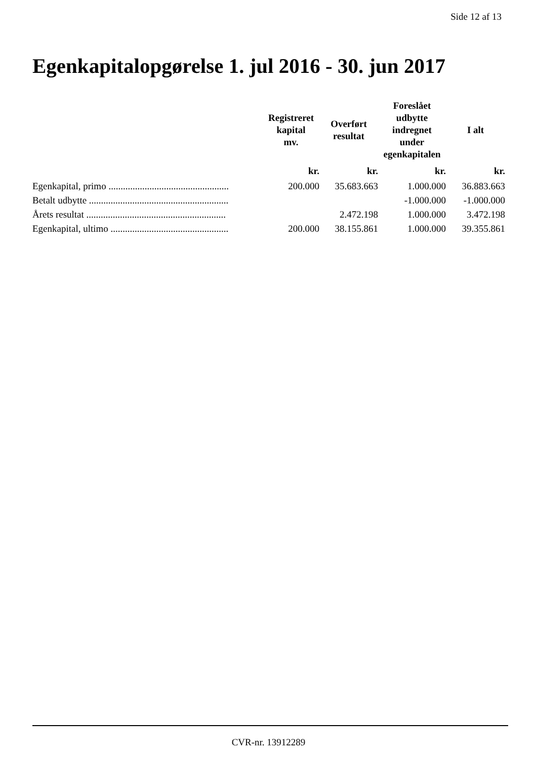Side 12 af 13
Egenkapitalopgørelse 1. jul 2016 - 30. jun 2017
| | Registreret kapital mv. | Overført resultat | Foreslået udbytte indregnet under egenkapitalen | I alt |
| --- | --- | --- | --- | --- |
| | kr. | kr. | kr. | kr. |
| Egenkapital, primo .................................................. | 200.000 | 35.683.663 | 1.000.000 | 36.883.663 |
| Betalt udbytte .......................................................... | | | -1.000.000 | -1.000.000 |
| Årets resultat .......................................................... | | 2.472.198 | 1.000.000 | 3.472.198 |
| Egenkapital, ultimo ................................................. | 200.000 | 38.155.861 | 1.000.000 | 39.355.861 |
CVR-nr. 13912289